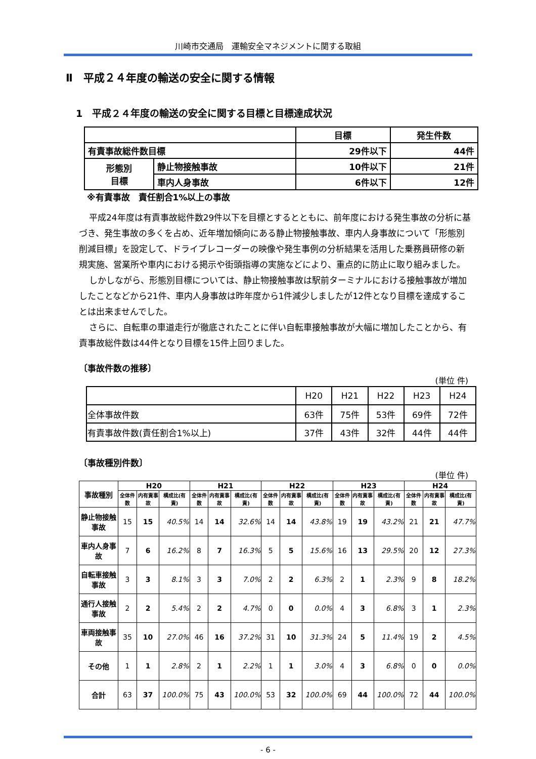川崎市交通局　運輸安全マネジメントに関する取組
Ⅱ　平成２４年度の輸送の安全に関する情報
1　平成２４年度の輸送の安全に関する目標と目標達成状況
| | | 目標 | 発生件数 |
| 有責事故総件数目標 | | 29件以下 | 44件 |
| 形態別 目標 | 静止物接触事故 | 10件以下 | 21件 |
| | 車内人身事故 | 6件以下 | 12件 |
※有責事故　責任割合1%以上の事故
平成24年度は有責事故総件数29件以下を目標とするとともに、前年度における発生事故の分析に基づき、発生事故の多くを占め、近年増加傾向にある静止物接触事故、車内人身事故について「形態別削減目標」を設定して、ドライブレコーダーの映像や発生事例の分析結果を活用した乗務員研修の新規実施、営業所や車内における掲示や街頭指導の実施などにより、重点的に防止に取り組みました。
しかしながら、形態別目標については、静止物接触事故は駅前ターミナルにおける接触事故が増加したことなどから21件、車内人身事故は昨年度から1件減少しましたが12件となり目標を達成することは出来ませんでした。
さらに、自転車の車道走行が徹底されたことに伴い自転車接触事故が大幅に増加したことから、有責事故総件数は44件となり目標を15件上回りました。
〔事故件数の推移〕
(単位 件)
| | H20 | H21 | H22 | H23 | H24 |
| --- | --- | --- | --- | --- | --- |
| 全体事故件数 | 63件 | 75件 | 53件 | 69件 | 72件 |
| 有責事故件数(責任割合1%以上) | 37件 | 43件 | 32件 | 44件 | 44件 |
〔事故種別件数〕
(単位 件)
| 事故種別 | H20 | | | H21 | | | H22 | | | H23 | | | H24 | | |
| --- | --- | --- | --- | --- | --- | --- | --- | --- | --- | --- | --- | --- | --- | --- | --- |
| | 全体件数 | 内有責事故 | 構成比(有責) | 全体件数 | 内有責事故 | 構成比(有責) | 全体件数 | 内有責事故 | 構成比(有責) | 全体件数 | 内有責事故 | 構成比(有責) | 全体件数 | 内有責事故 | 構成比(有責) |
| 静止物接触事故 | 15 | 15 | 40.5% | 14 | 14 | 32.6% | 14 | 14 | 43.8% | 19 | 19 | 43.2% | 21 | 21 | 47.7% |
| 車内人身事故 | 7 | 6 | 16.2% | 8 | 7 | 16.3% | 5 | 5 | 15.6% | 16 | 13 | 29.5% | 20 | 12 | 27.3% |
| 自転車接触事故 | 3 | 3 | 8.1% | 3 | 3 | 7.0% | 2 | 2 | 6.3% | 2 | 1 | 2.3% | 9 | 8 | 18.2% |
| 通行人接触事故 | 2 | 2 | 5.4% | 2 | 2 | 4.7% | 0 | 0 | 0.0% | 4 | 3 | 6.8% | 3 | 1 | 2.3% |
| 車両接触事故 | 35 | 10 | 27.0% | 46 | 16 | 37.2% | 31 | 10 | 31.3% | 24 | 5 | 11.4% | 19 | 2 | 4.5% |
| その他 | 1 | 1 | 2.8% | 2 | 1 | 2.2% | 1 | 1 | 3.0% | 4 | 3 | 6.8% | 0 | 0 | 0.0% |
| 合計 | 63 | 37 | 100.0% | 75 | 43 | 100.0% | 53 | 32 | 100.0% | 69 | 44 | 100.0% | 72 | 44 | 100.0% |
- 6 -